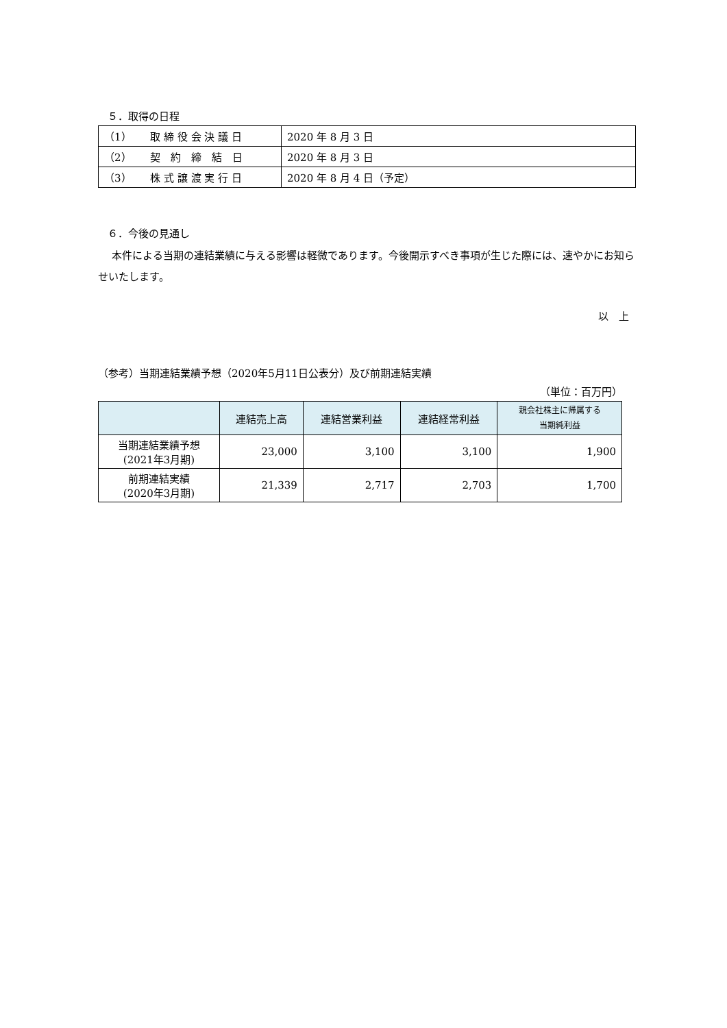５．取得の日程
| （1） 取 締 役 会 決 議 日 | 2020 年 8 月 3 日 |
| （2） 契 約 締 結 日 | 2020 年 8 月 3 日 |
| （3） 株 式 譲 渡 実 行 日 | 2020 年 8 月 4 日（予定） |
６．今後の見通し
　 本件による当期の連結業績に与える影響は軽微であります。今後開示すべき事項が生じた際には、速やかにお知らせいたします。
以　上
（参考）当期連結業績予想（2020年5月11日公表分）及び前期連結実績
（単位：百万円）
| | 連結売上高 | 連結営業利益 | 連結経常利益 | 親会社株主に帰属する 当期純利益 |
| --- | --- | --- | --- | --- |
| 当期連結業績予想 (2021年3月期) | 23,000 | 3,100 | 3,100 | 1,900 |
| 前期連結実績 (2020年3月期) | 21,339 | 2,717 | 2,703 | 1,700 |